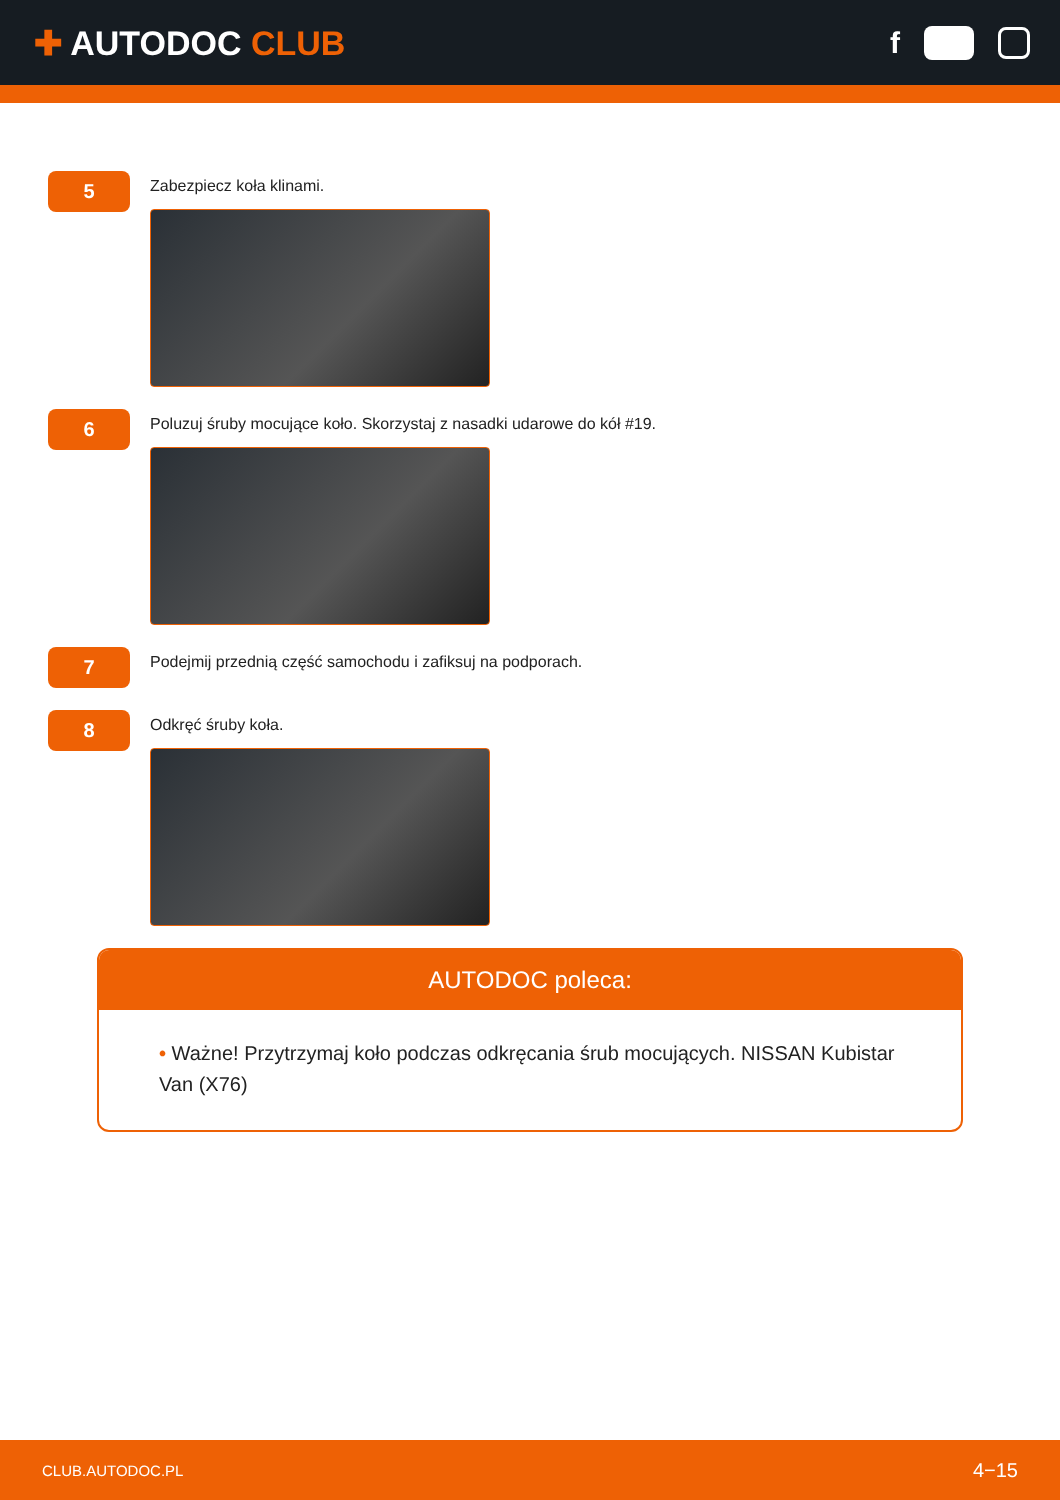✚ AUTODOC CLUB f
5
Zabezpiecz koła klinami.
6
Poluzuj śruby mocujące koło. Skorzystaj z nasadki udarowe do kół #19.
7
Podejmij przednią część samochodu i zafiksuj na podporach.
8
Odkręć śruby koła.
AUTODOC poleca:
• Ważne! Przytrzymaj koło podczas odkręcania śrub mocujących. NISSAN Kubistar Van (X76)
CLUB.AUTODOC.PL 4−15